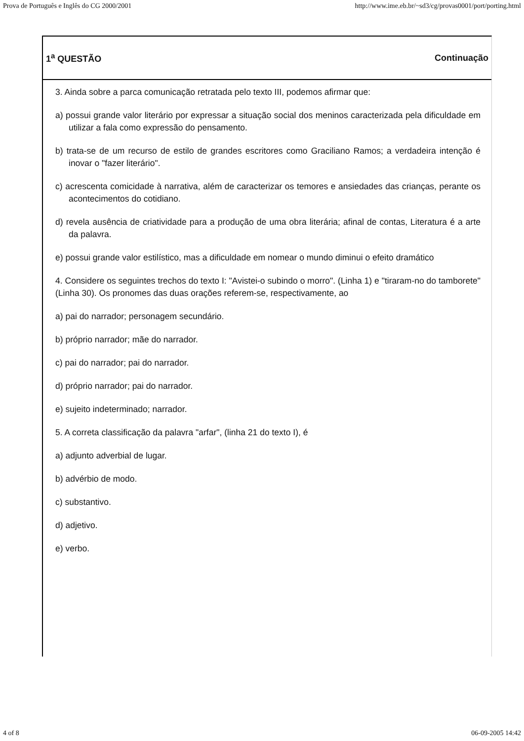Prova de Português e Inglês do CG 2000/2001 http://www.ime.eb.br/~sd3/cg/provas0001/port/porting.html
1<sup>a</sup> QUESTÃO Continuação
3. Ainda sobre a parca comunicação retratada pelo texto III, podemos afirmar que:
a) possui grande valor literário por expressar a situação social dos meninos caracterizada pela dificuldade em utilizar a fala como expressão do pensamento.
b) trata-se de um recurso de estilo de grandes escritores como Graciliano Ramos; a verdadeira intenção é inovar o "fazer literário".
c) acrescenta comicidade à narrativa, além de caracterizar os temores e ansiedades das crianças, perante os acontecimentos do cotidiano.
d) revela ausência de criatividade para a produção de uma obra literária; afinal de contas, Literatura é a arte da palavra.
e) possui grande valor estilístico, mas a dificuldade em nomear o mundo diminui o efeito dramático
4. Considere os seguintes trechos do texto I: "Avistei-o subindo o morro". (Linha 1) e "tiraram-no do tamborete" (Linha 30). Os pronomes das duas orações referem-se, respectivamente, ao
a) pai do narrador; personagem secundário.
b) próprio narrador; mãe do narrador.
c) pai do narrador; pai do narrador.
d) próprio narrador; pai do narrador.
e) sujeito indeterminado; narrador.
5. A correta classificação da palavra "arfar", (linha 21 do texto I), é
a) adjunto adverbial de lugar.
b) advérbio de modo.
c) substantivo.
d) adjetivo.
e) verbo.
4 of 8 06-09-2005 14:42